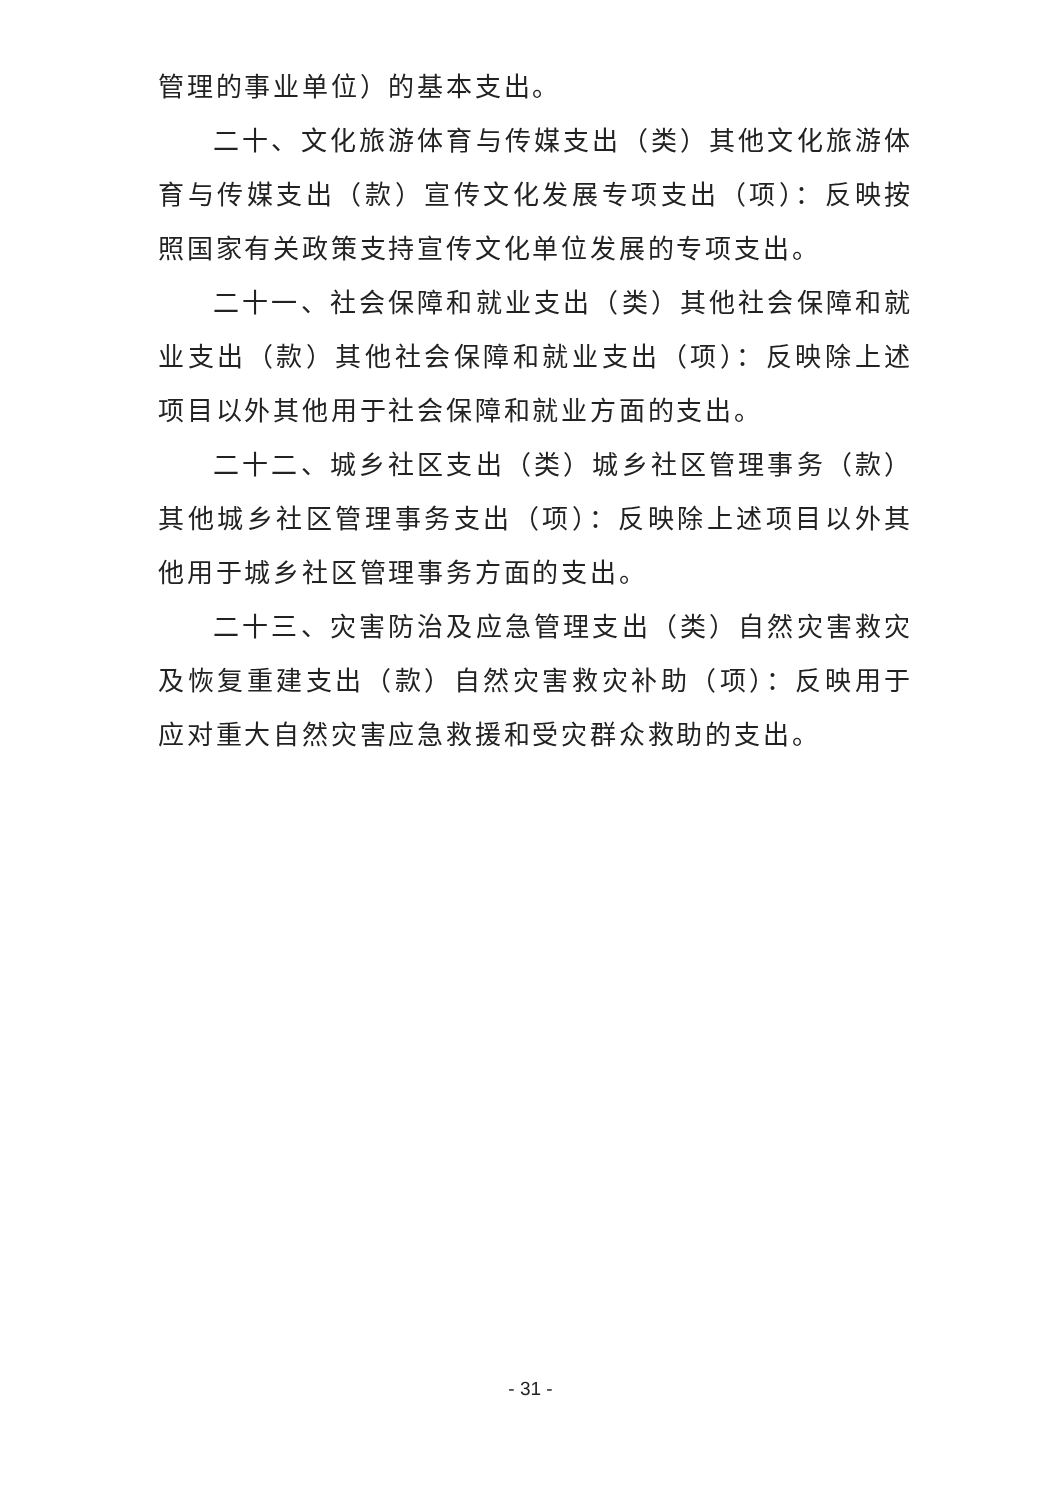管理的事业单位）的基本支出。
二十、文化旅游体育与传媒支出（类）其他文化旅游体育与传媒支出（款）宣传文化发展专项支出（项）：反映按照国家有关政策支持宣传文化单位发展的专项支出。
二十一、社会保障和就业支出（类）其他社会保障和就业支出（款）其他社会保障和就业支出（项）：反映除上述项目以外其他用于社会保障和就业方面的支出。
二十二、城乡社区支出（类）城乡社区管理事务（款）其他城乡社区管理事务支出（项）：反映除上述项目以外其他用于城乡社区管理事务方面的支出。
二十三、灾害防治及应急管理支出（类）自然灾害救灾及恢复重建支出（款）自然灾害救灾补助（项）：反映用于应对重大自然灾害应急救援和受灾群众救助的支出。
- 31 -